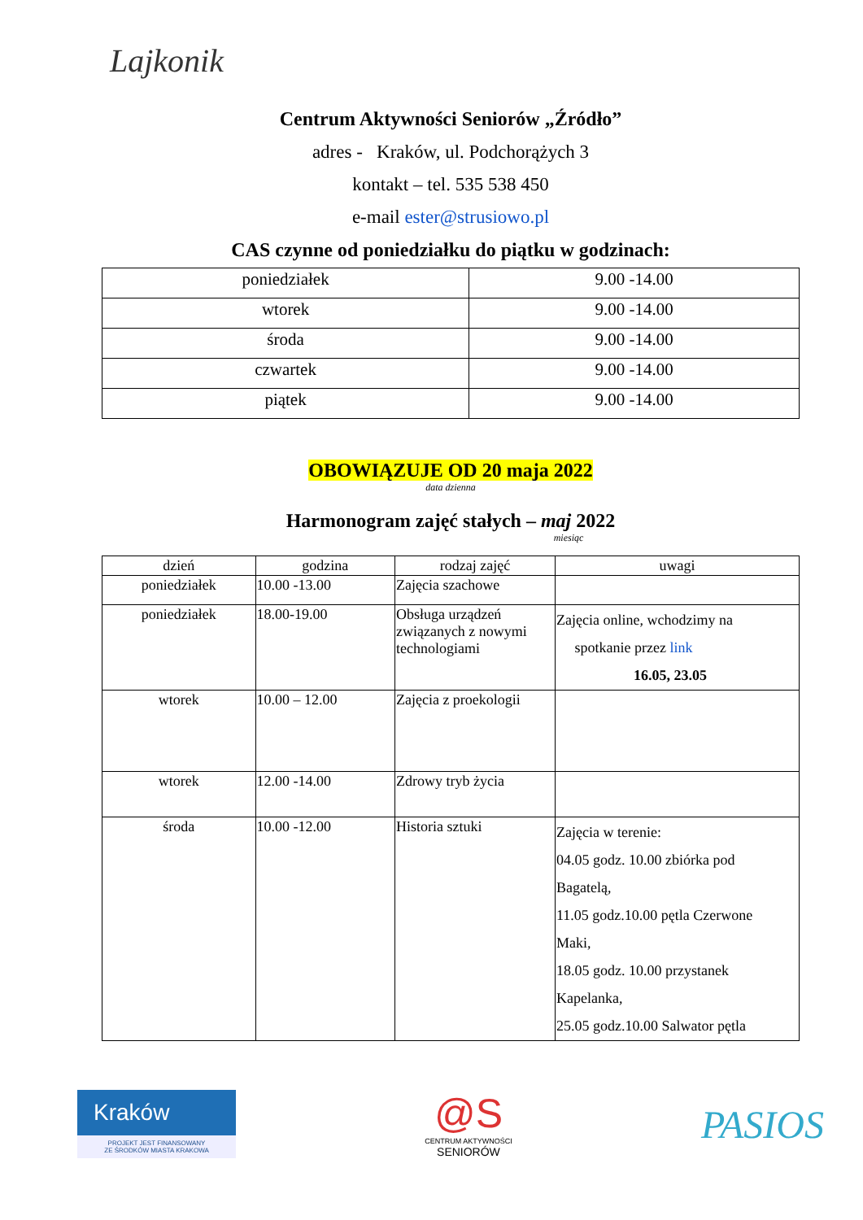Lajkonik
Centrum Aktywności Seniorów „Źródło”
adres - Kraków, ul. Podchorążych 3
kontakt – tel. 535 538 450
e-mail ester@strusiowo.pl
CAS czynne od poniedziałku do piątku w godzinach:
| poniedziałek | 9.00 -14.00 |
| wtorek | 9.00 -14.00 |
| środa | 9.00 -14.00 |
| czwartek | 9.00 -14.00 |
| piątek | 9.00 -14.00 |
OBOWIĄZUJE OD 20 maja 2022
data dzienna
Harmonogram zajęć stałych – maj 2022
miesiąc
| dzień | godzina | rodzaj zajęć | uwagi |
| poniedziałek | 10.00 -13.00 | Zajęcia szachowe | |
| poniedziałek | 18.00-19.00 | Obsługa urządzeń związanych z nowymi technologiami | Zajęcia online, wchodzimy na spotkanie przez link 16.05, 23.05 |
| wtorek | 10.00 – 12.00 | Zajęcia z proekologii | |
| wtorek | 12.00 -14.00 | Zdrowy tryb życia | |
| środa | 10.00 -12.00 | Historia sztuki | Zajęcia w terenie: 04.05 godz. 10.00 zbiórka pod Bagatelą, 11.05 godz.10.00 pętla Czerwone Maki, 18.05 godz. 10.00 przystanek Kapelanka, 25.05 godz.10.00 Salwator pętla |
Kraków
PROJEKT JEST FINANSOWANY
ZE ŚRODKÓW MIASTA KRAKOWA
@S
CENTRUM AKTYWNOŚCI
SENIORÓW
PASIOS